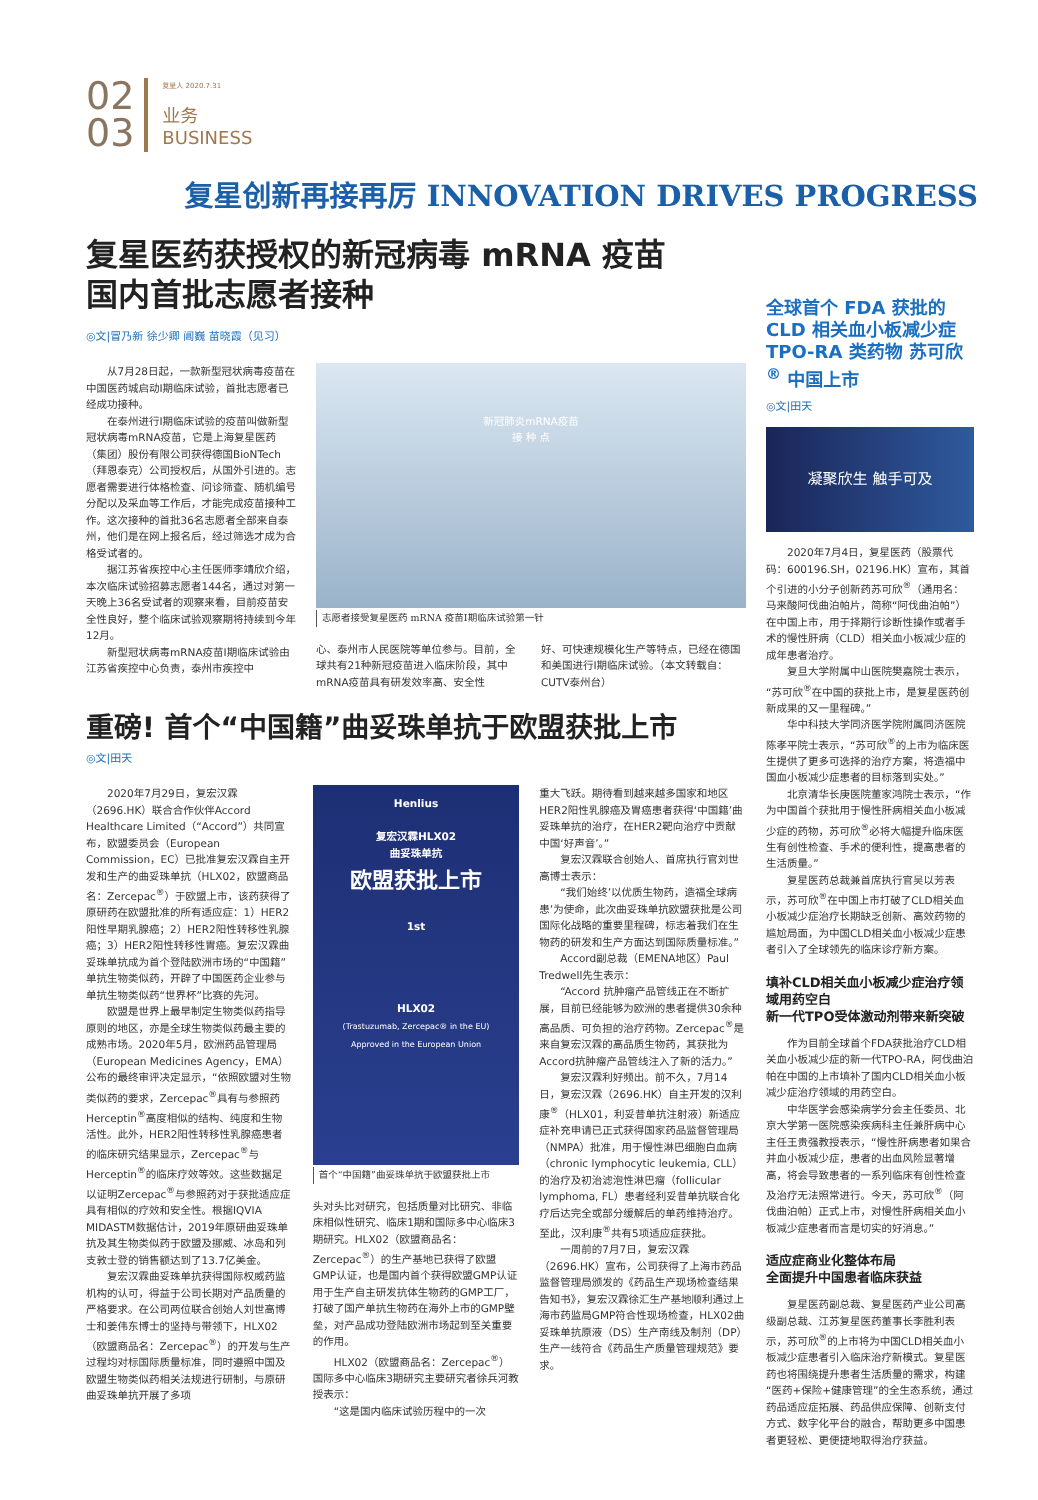02
03
复星人 2020.7.31
业务
BUSINESS
复星创新再接再厉 INNOVATION DRIVES PROGRESS
复星医药获授权的新冠病毒 mRNA 疫苗
国内首批志愿者接种
◎文|冒乃新 徐少卿 阊巍 苗晓霞（见习）
从7月28日起，一款新型冠状病毒疫苗在中国医药城启动Ⅰ期临床试验，首批志愿者已经成功接种。
在泰州进行Ⅰ期临床试验的疫苗叫做新型冠状病毒mRNA疫苗，它是上海复星医药（集团）股份有限公司获得德国BioNTech（拜恩泰克）公司授权后，从国外引进的。志愿者需要进行体格检查、问诊筛查、随机编号分配以及采血等工作后，才能完成疫苗接种工作。这次接种的首批36名志愿者全部来自泰州，他们是在网上报名后，经过筛选才成为合格受试者的。
据江苏省疾控中心主任医师李靖欣介绍，本次临床试验招募志愿者144名，通过对第一天晚上36名受试者的观察来看，目前疫苗安全性良好，整个临床试验观察期将持续到今年12月。
新型冠状病毒mRNA疫苗Ⅰ期临床试验由江苏省疾控中心负责，泰州市疾控中
新冠肺炎mRNA疫苗
接 种 点
志愿者接受复星医药 mRNA 疫苗Ⅰ期临床试验第一针
心、泰州市人民医院等单位参与。目前，全球共有21种新冠疫苗进入临床阶段，其中mRNA疫苗具有研发效率高、安全性
好、可快速规模化生产等特点，已经在德国和美国进行Ⅰ期临床试验。（本文转载自：CUTV泰州台）
重磅! 首个“中国籍”曲妥珠单抗于欧盟获批上市
◎文|田天
2020年7月29日，复宏汉霖（2696.HK）联合合作伙伴Accord Healthcare Limited（“Accord”）共同宣布，欧盟委员会（European Commission，EC）已批准复宏汉霖自主开发和生产的曲妥珠单抗（HLX02，欧盟商品名：Zercepac<sup>®</sup>）于欧盟上市，该药获得了原研药在欧盟批准的所有适应症：1）HER2阳性早期乳腺癌；2）HER2阳性转移性乳腺癌；3）HER2阳性转移性胃癌。复宏汉霖曲妥珠单抗成为首个登陆欧洲市场的“中国籍”单抗生物类似药，开辟了中国医药企业参与单抗生物类似药“世界杯”比赛的先河。
欧盟是世界上最早制定生物类似药指导原则的地区，亦是全球生物类似药最主要的成熟市场。2020年5月，欧洲药品管理局（European Medicines Agency，EMA）公布的最终审评决定显示，“依照欧盟对生物类似药的要求，Zercepac<sup>®</sup>具有与参照药Herceptin<sup>®</sup>高度相似的结构、纯度和生物活性。此外，HER2阳性转移性乳腺癌患者的临床研究结果显示，Zercepac<sup>®</sup>与Herceptin<sup>®</sup>的临床疗效等效。这些数据足以证明Zercepac<sup>®</sup>与参照药对于获批适应症具有相似的疗效和安全性。根据IQVIA MIDASTM数据估计，2019年原研曲妥珠单抗及其生物类似药于欧盟及挪威、冰岛和列支敦士登的销售额达到了13.7亿美金。
复宏汉霖曲妥珠单抗获得国际权威药监机构的认可，得益于公司长期对产品质量的严格要求。在公司两位联合创始人刘世高博士和姜伟东博士的坚持与带领下，HLX02（欧盟商品名：Zercepac<sup>®</sup>）的开发与生产过程均对标国际质量标准，同时遵照中国及欧盟生物类似药相关法规进行研制，与原研曲妥珠单抗开展了多项
Henlius
复宏汉霖HLX02
曲妥珠单抗
欧盟获批上市
1st
HLX02
(Trastuzumab, Zercepac® in the EU)
Approved in the European Union
首个“中国籍”曲妥珠单抗于欧盟获批上市
头对头比对研究，包括质量对比研究、非临床相似性研究、临床1期和国际多中心临床3期研究。HLX02（欧盟商品名：Zercepac<sup>®</sup>）的生产基地已获得了欧盟GMP认证，也是国内首个获得欧盟GMP认证用于生产自主研发抗体生物药的GMP工厂，打破了国产单抗生物药在海外上市的GMP壁垒，对产品成功登陆欧洲市场起到至关重要的作用。
HLX02（欧盟商品名：Zercepac<sup>®</sup>）国际多中心临床3期研究主要研究者徐兵河教授表示：
“这是国内临床试验历程中的一次
重大飞跃。期待看到越来越多国家和地区HER2阳性乳腺癌及胃癌患者获得‘中国籍’曲妥珠单抗的治疗，在HER2靶向治疗中贡献中国‘好声音’。”
复宏汉霖联合创始人、首席执行官刘世高博士表示：
“我们始终’以优质生物药，造福全球病患’为使命，此次曲妥珠单抗欧盟获批是公司国际化战略的重要里程碑，标志着我们在生物药的研发和生产方面达到国际质量标准。”
Accord副总裁（EMENA地区）Paul Tredwell先生表示：
“Accord 抗肿瘤产品管线正在不断扩展，目前已经能够为欧洲的患者提供30余种高品质、可负担的治疗药物。Zercepac<sup>®</sup>是来自复宏汉霖的高品质生物药，其获批为Accord抗肿瘤产品管线注入了新的活力。”
复宏汉霖利好频出。前不久，7月14日，复宏汉霖（2696.HK）自主开发的汉利康<sup>®</sup>（HLX01，利妥昔单抗注射液）新适应症补充申请已正式获得国家药品监督管理局（NMPA）批准，用于慢性淋巴细胞白血病（chronic lymphocytic leukemia, CLL）的治疗及初治滤泡性淋巴瘤（follicular lymphoma, FL）患者经利妥昔单抗联合化疗后达完全或部分缓解后的单药维持治疗。至此，汉利康<sup>®</sup>共有5项适应症获批。
一周前的7月7日，复宏汉霖（2696.HK）宣布，公司获得了上海市药品监督管理局颁发的《药品生产现场检查结果告知书》，复宏汉霖徐汇生产基地顺利通过上海市药监局GMP符合性现场检查，HLX02曲妥珠单抗原液（DS）生产南线及制剂（DP）生产一线符合《药品生产质量管理规范》要求。
全球首个 FDA 获批的 CLD 相关血小板减少症 TPO-RA 类药物 苏可欣<sup>®</sup> 中国上市
◎文|田天
凝聚欣生 触手可及
2020年7月4日，复星医药（股票代码：600196.SH，02196.HK）宣布，其首个引进的小分子创新药苏可欣<sup>®</sup>（通用名：马来酸阿伐曲泊帕片，简称“阿伐曲泊帕”）在中国上市，用于择期行诊断性操作或者手术的慢性肝病（CLD）相关血小板减少症的成年患者治疗。
复旦大学附属中山医院樊嘉院士表示，“苏可欣<sup>®</sup>在中国的获批上市，是复星医药创新成果的又一里程碑。”
华中科技大学同济医学院附属同济医院陈孝平院士表示，“苏可欣<sup>®</sup>的上市为临床医生提供了更多可选择的治疗方案，将造福中国血小板减少症患者的目标落到实处。”
北京清华长庚医院董家鸿院士表示，“作为中国首个获批用于慢性肝病相关血小板减少症的药物，苏可欣<sup>®</sup>必将大幅提升临床医生有创性检查、手术的便利性，提高患者的生活质量。”
复星医药总裁兼首席执行官吴以芳表示，苏可欣<sup>®</sup>在中国上市打破了CLD相关血小板减少症治疗长期缺乏创新、高效药物的尴尬局面，为中国CLD相关血小板减少症患者引入了全球领先的临床诊疗新方案。
填补CLD相关血小板减少症治疗领域用药空白
新一代TPO受体激动剂带来新突破
作为目前全球首个FDA获批治疗CLD相关血小板减少症的新一代TPO-RA，阿伐曲泊帕在中国的上市填补了国内CLD相关血小板减少症治疗领域的用药空白。
中华医学会感染病学分会主任委员、北京大学第一医院感染疾病科主任兼肝病中心主任王贵强教授表示，“慢性肝病患者如果合并血小板减少症，患者的出血风险显著增高，将会导致患者的一系列临床有创性检查及治疗无法照常进行。今天，苏可欣<sup>®</sup>（阿伐曲泊帕）正式上市，对慢性肝病相关血小板减少症患者而言是切实的好消息。”
适应症商业化整体布局
全面提升中国患者临床获益
复星医药副总裁、复星医药产业公司高级副总裁、江苏复星医药董事长李胜利表示，苏可欣<sup>®</sup>的上市将为中国CLD相关血小板减少症患者引入临床治疗新模式。复星医药也将围绕提升患者生活质量的需求，构建“医药+保险+健康管理”的全生态系统，通过药品适应症拓展、药品供应保障、创新支付方式、数字化平台的融合，帮助更多中国患者更轻松、更便捷地取得治疗获益。